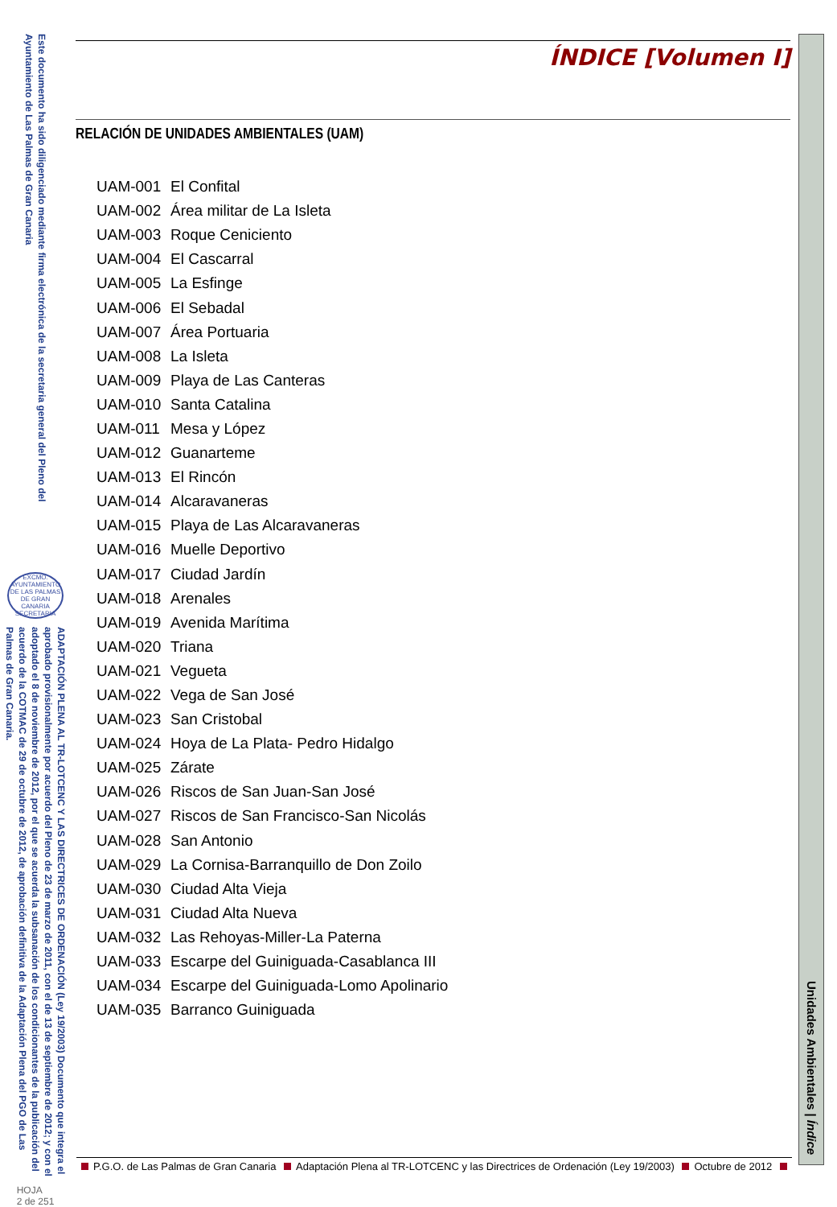Este documento ha sido diligenciado mediante firma electrónica de la secretaria general del Pleno del Ayuntamiento de Las Palmas de Gran Canaria
EXCMO. AYUNTAMIENTO DE LAS PALMAS DE GRAN CANARIA SECRETARIA
ADAPTACIÓN PLENA AL TR-LOTCENC Y LAS DIRECTRICES DE ORDENACIÓN (Ley 19/2003) Documento que integra el aprobado provisionalmente por acuerdo del Pleno de 23 de marzo de 2011, con el de 13 de septiembre de 2012; y con el adoptado el 8 de noviembre de 2012, por el que se acuerda la subsanación de los condicionantes de la publicación del acuerdo de la COTMAC de 29 de octubre de 2012, de aprobación definitiva de la Adaptación Plena del PGO de Las Palmas de Gran Canaria.
HOJA
2 de 251
ÍNDICE [Volumen I]
RELACIÓN DE UNIDADES AMBIENTALES (UAM)
| UAM-001 | El Confital |
| UAM-002 | Área militar de La Isleta |
| UAM-003 | Roque Ceniciento |
| UAM-004 | El Cascarral |
| UAM-005 | La Esfinge |
| UAM-006 | El Sebadal |
| UAM-007 | Área Portuaria |
| UAM-008 | La Isleta |
| UAM-009 | Playa de Las Canteras |
| UAM-010 | Santa Catalina |
| UAM-011 | Mesa y López |
| UAM-012 | Guanarteme |
| UAM-013 | El Rincón |
| UAM-014 | Alcaravaneras |
| UAM-015 | Playa de Las Alcaravaneras |
| UAM-016 | Muelle Deportivo |
| UAM-017 | Ciudad Jardín |
| UAM-018 | Arenales |
| UAM-019 | Avenida Marítima |
| UAM-020 | Triana |
| UAM-021 | Vegueta |
| UAM-022 | Vega de San José |
| UAM-023 | San Cristobal |
| UAM-024 | Hoya de La Plata- Pedro Hidalgo |
| UAM-025 | Zárate |
| UAM-026 | Riscos de San Juan-San José |
| UAM-027 | Riscos de San Francisco-San Nicolás |
| UAM-028 | San Antonio |
| UAM-029 | La Cornisa-Barranquillo de Don Zoilo |
| UAM-030 | Ciudad Alta Vieja |
| UAM-031 | Ciudad Alta Nueva |
| UAM-032 | Las Rehoyas-Miller-La Paterna |
| UAM-033 | Escarpe del Guiniguada-Casablanca III |
| UAM-034 | Escarpe del Guiniguada-Lomo Apolinario |
| UAM-035 | Barranco Guiniguada |
Unidades Ambientales | Índice
P.G.O. de Las Palmas de Gran Canaria Adaptación Plena al TR-LOTCENC y las Directrices de Ordenación (Ley 19/2003) Octubre de 2012